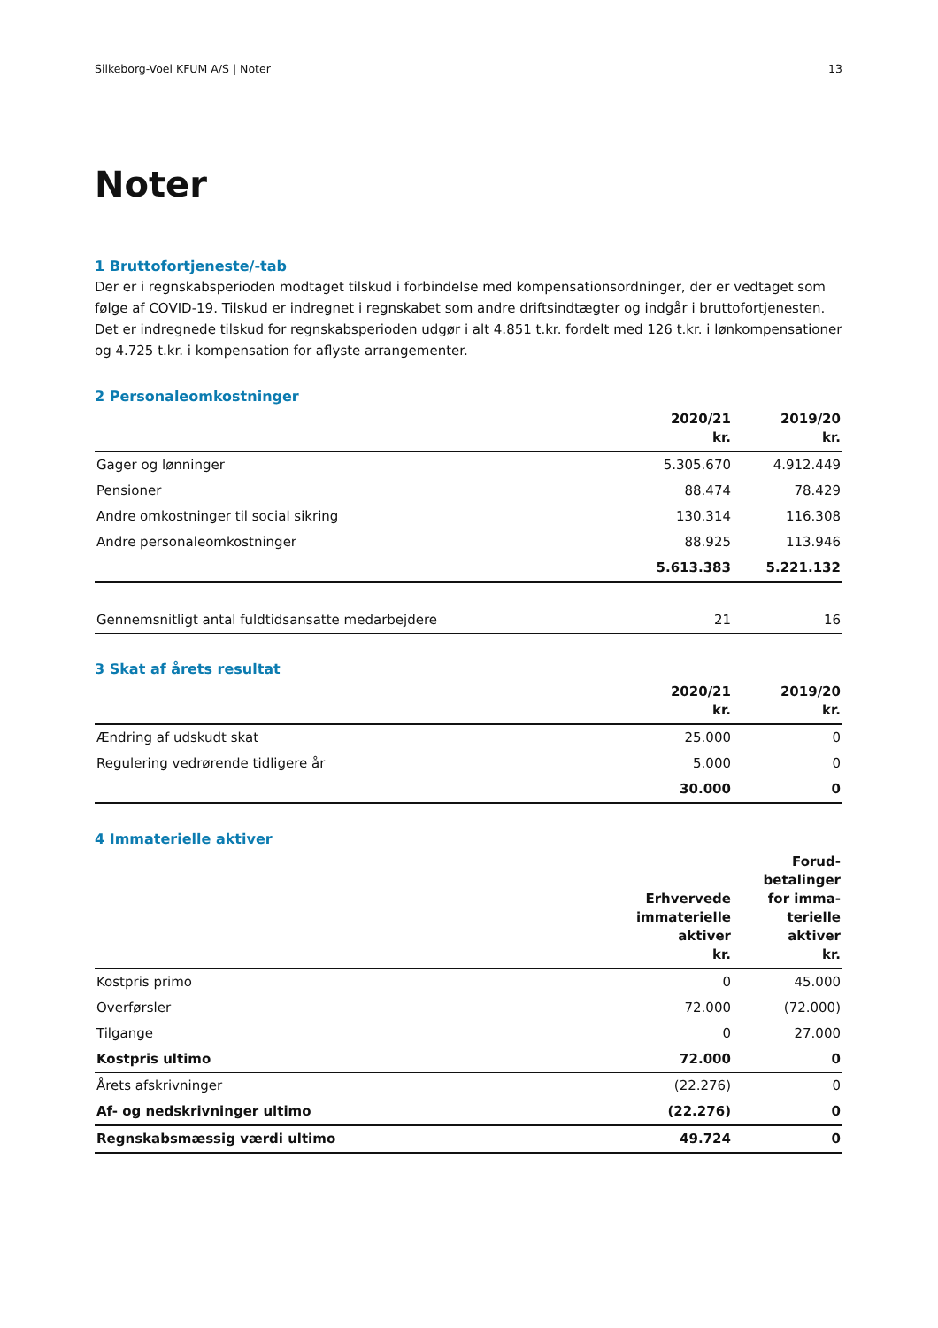Silkeborg-Voel KFUM A/S | Noter 13
Noter
1 Bruttofortjeneste/-tab
Der er i regnskabsperioden modtaget tilskud i forbindelse med kompensationsordninger, der er vedtaget som følge af COVID-19. Tilskud er indregnet i regnskabet som andre driftsindtægter og indgår i bruttofortjenesten. Det er indregnede tilskud for regnskabsperioden udgør i alt 4.851 t.kr. fordelt med 126 t.kr. i lønkompensationer og 4.725 t.kr. i kompensation for aflyste arrangementer.
2 Personaleomkostninger
| | 2020/21 kr. | 2019/20 kr. |
| --- | --- | --- |
| Gager og lønninger | 5.305.670 | 4.912.449 |
| Pensioner | 88.474 | 78.429 |
| Andre omkostninger til social sikring | 130.314 | 116.308 |
| Andre personaleomkostninger | 88.925 | 113.946 |
| | 5.613.383 | 5.221.132 |
| Gennemsnitligt antal fuldtidsansatte medarbejdere | 21 | 16 |
3 Skat af årets resultat
| | 2020/21 kr. | 2019/20 kr. |
| --- | --- | --- |
| Ændring af udskudt skat | 25.000 | 0 |
| Regulering vedrørende tidligere år | 5.000 | 0 |
| | 30.000 | 0 |
4 Immaterielle aktiver
| | Erhvervede immaterielle aktiver kr. | Forud- betalinger for imma- terielle aktiver kr. |
| --- | --- | --- |
| Kostpris primo | 0 | 45.000 |
| Overførsler | 72.000 | (72.000) |
| Tilgange | 0 | 27.000 |
| Kostpris ultimo | 72.000 | 0 |
| Årets afskrivninger | (22.276) | 0 |
| Af- og nedskrivninger ultimo | (22.276) | 0 |
| Regnskabsmæssig værdi ultimo | 49.724 | 0 |